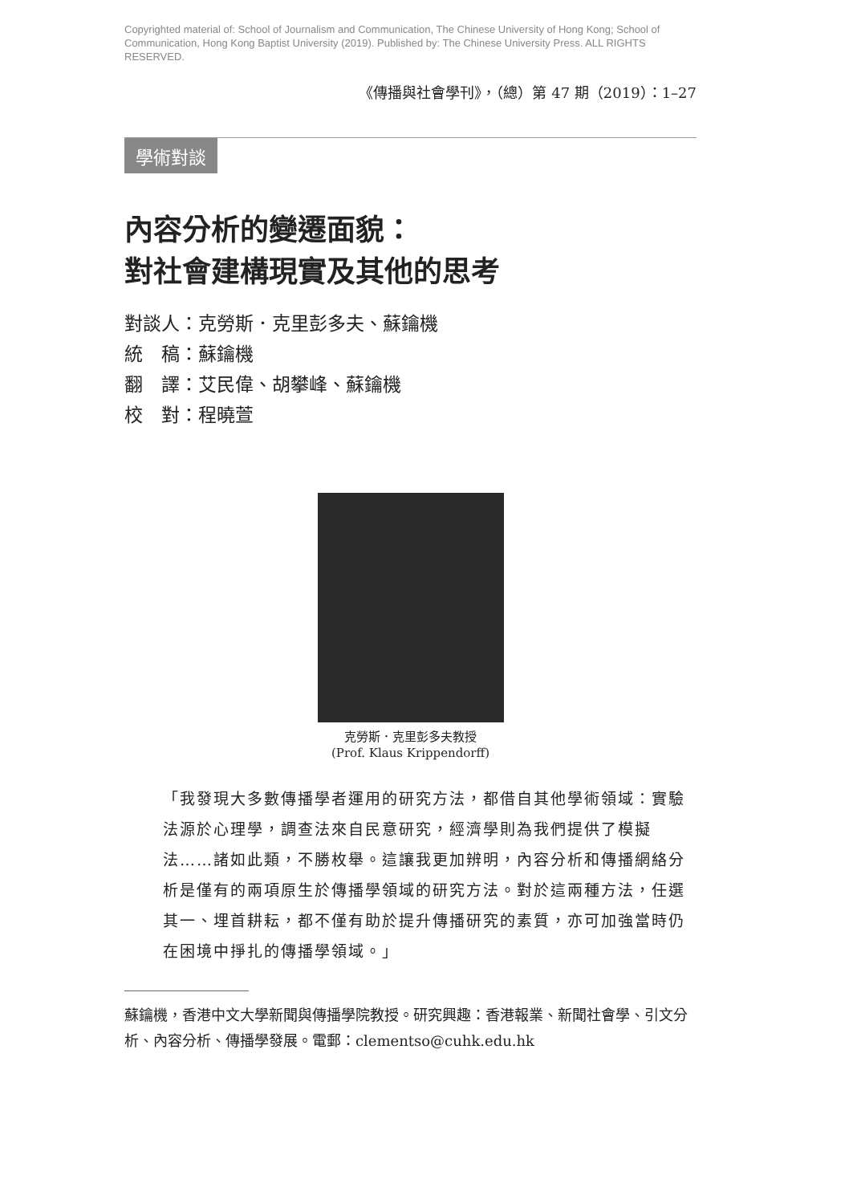Copyrighted material of: School of Journalism and Communication, The Chinese University of Hong Kong; School of Communication, Hong Kong Baptist University (2019). Published by: The Chinese University Press. ALL RIGHTS RESERVED.
《傳播與社會學刊》，（總）第 47 期（2019）：1–27
學術對談
內容分析的變遷面貌：
對社會建構現實及其他的思考
對談人：克勞斯．克里彭多夫、蘇鑰機
統　稿：蘇鑰機
翻　譯：艾民偉、胡攀峰、蘇鑰機
校　對：程曉萱
克勞斯．克里彭多夫教授
(Prof. Klaus Krippendorff)
「我發現大多數傳播學者運用的研究方法，都借自其他學術領域：實驗法源於心理學，調查法來自民意研究，經濟學則為我們提供了模擬法……諸如此類，不勝枚舉。這讓我更加辨明，內容分析和傳播網絡分析是僅有的兩項原生於傳播學領域的研究方法。對於這兩種方法，任選其一、埋首耕耘，都不僅有助於提升傳播研究的素質，亦可加強當時仍在困境中掙扎的傳播學領域。」
蘇鑰機，香港中文大學新聞與傳播學院教授。研究興趣：香港報業、新聞社會學、引文分析、內容分析、傳播學發展。電郵：clementso@cuhk.edu.hk